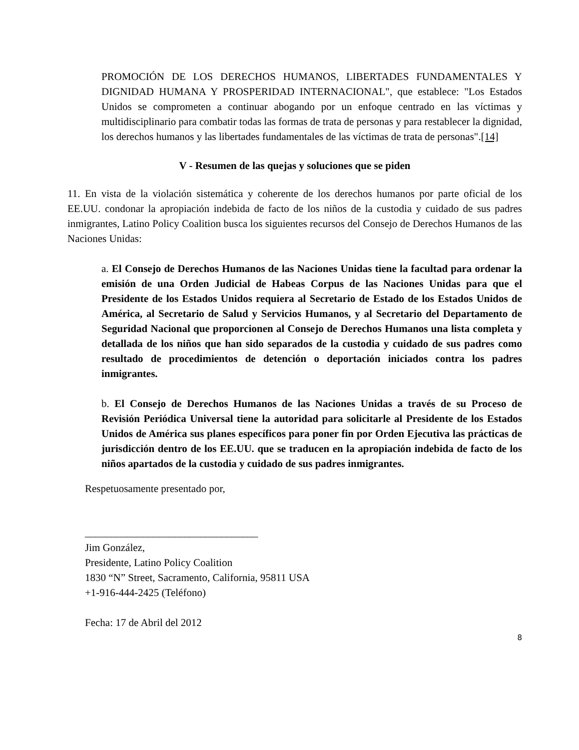PROMOCIÓN DE LOS DERECHOS HUMANOS, LIBERTADES FUNDAMENTALES Y DIGNIDAD HUMANA Y PROSPERIDAD INTERNACIONAL", que establece: "Los Estados Unidos se comprometen a continuar abogando por un enfoque centrado en las víctimas y multidisciplinario para combatir todas las formas de trata de personas y para restablecer la dignidad, los derechos humanos y las libertades fundamentales de las víctimas de trata de personas".[14]
V - Resumen de las quejas y soluciones que se piden
11. En vista de la violación sistemática y coherente de los derechos humanos por parte oficial de los EE.UU. condonar la apropiación indebida de facto de los niños de la custodia y cuidado de sus padres inmigrantes, Latino Policy Coalition busca los siguientes recursos del Consejo de Derechos Humanos de las Naciones Unidas:
a. El Consejo de Derechos Humanos de las Naciones Unidas tiene la facultad para ordenar la emisión de una Orden Judicial de Habeas Corpus de las Naciones Unidas para que el Presidente de los Estados Unidos requiera al Secretario de Estado de los Estados Unidos de América, al Secretario de Salud y Servicios Humanos, y al Secretario del Departamento de Seguridad Nacional que proporcionen al Consejo de Derechos Humanos una lista completa y detallada de los niños que han sido separados de la custodia y cuidado de sus padres como resultado de procedimientos de detención o deportación iniciados contra los padres inmigrantes.
b. El Consejo de Derechos Humanos de las Naciones Unidas a través de su Proceso de Revisión Periódica Universal tiene la autoridad para solicitarle al Presidente de los Estados Unidos de América sus planes específicos para poner fin por Orden Ejecutiva las prácticas de jurisdicción dentro de los EE.UU. que se traducen en la apropiación indebida de facto de los niños apartados de la custodia y cuidado de sus padres inmigrantes.
Respetuosamente presentado por,
_________________________________
Jim González,
Presidente, Latino Policy Coalition
1830 “N” Street, Sacramento, California, 95811 USA
+1-916-444-2425 (Teléfono)
Fecha: 17 de Abril del 2012
8